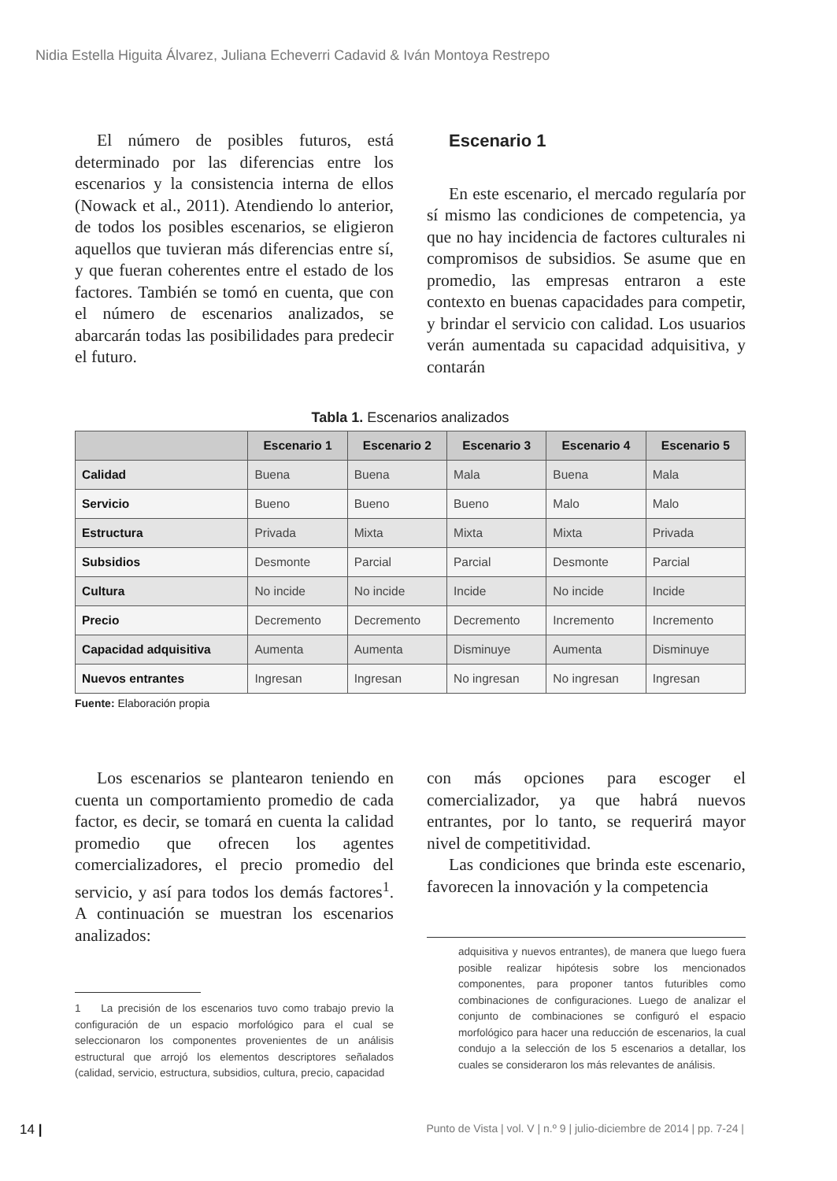Nidia Estella Higuita Álvarez, Juliana Echeverri Cadavid & Iván Montoya Restrepo
El número de posibles futuros, está determinado por las diferencias entre los escenarios y la consistencia interna de ellos (Nowack et al., 2011). Atendiendo lo anterior, de todos los posibles escenarios, se eligieron aquellos que tuvieran más diferencias entre sí, y que fueran coherentes entre el estado de los factores. También se tomó en cuenta, que con el número de escenarios analizados, se abarcarán todas las posibilidades para predecir el futuro.
Escenario 1
En este escenario, el mercado regularía por sí mismo las condiciones de competencia, ya que no hay incidencia de factores culturales ni compromisos de subsidios. Se asume que en promedio, las empresas entraron a este contexto en buenas capacidades para competir, y brindar el servicio con calidad. Los usuarios verán aumentada su capacidad adquisitiva, y contarán
Tabla 1. Escenarios analizados
| | Escenario 1 | Escenario 2 | Escenario 3 | Escenario 4 | Escenario 5 |
| --- | --- | --- | --- | --- | --- |
| Calidad | Buena | Buena | Mala | Buena | Mala |
| Servicio | Bueno | Bueno | Bueno | Malo | Malo |
| Estructura | Privada | Mixta | Mixta | Mixta | Privada |
| Subsidios | Desmonte | Parcial | Parcial | Desmonte | Parcial |
| Cultura | No incide | No incide | Incide | No incide | Incide |
| Precio | Decremento | Decremento | Decremento | Incremento | Incremento |
| Capacidad adquisitiva | Aumenta | Aumenta | Disminuye | Aumenta | Disminuye |
| Nuevos entrantes | Ingresan | Ingresan | No ingresan | No ingresan | Ingresan |
Fuente: Elaboración propia
Los escenarios se plantearon teniendo en cuenta un comportamiento promedio de cada factor, es decir, se tomará en cuenta la calidad promedio que ofrecen los agentes comercializadores, el precio promedio del servicio, y así para todos los demás factores<sup>1</sup>. A continuación se muestran los escenarios analizados:
1 La precisión de los escenarios tuvo como trabajo previo la configuración de un espacio morfológico para el cual se seleccionaron los componentes provenientes de un análisis estructural que arrojó los elementos descriptores señalados (calidad, servicio, estructura, subsidios, cultura, precio, capacidad
con más opciones para escoger el comercializador, ya que habrá nuevos entrantes, por lo tanto, se requerirá mayor nivel de competitividad.
Las condiciones que brinda este escenario, favorecen la innovación y la competencia
adquisitiva y nuevos entrantes), de manera que luego fuera posible realizar hipótesis sobre los mencionados componentes, para proponer tantos futuribles como combinaciones de configuraciones. Luego de analizar el conjunto de combinaciones se configuró el espacio morfológico para hacer una reducción de escenarios, la cual condujo a la selección de los 5 escenarios a detallar, los cuales se consideraron los más relevantes de análisis.
14 | Punto de Vista | vol. V | n.º 9 | julio-diciembre de 2014 | pp. 7-24 |